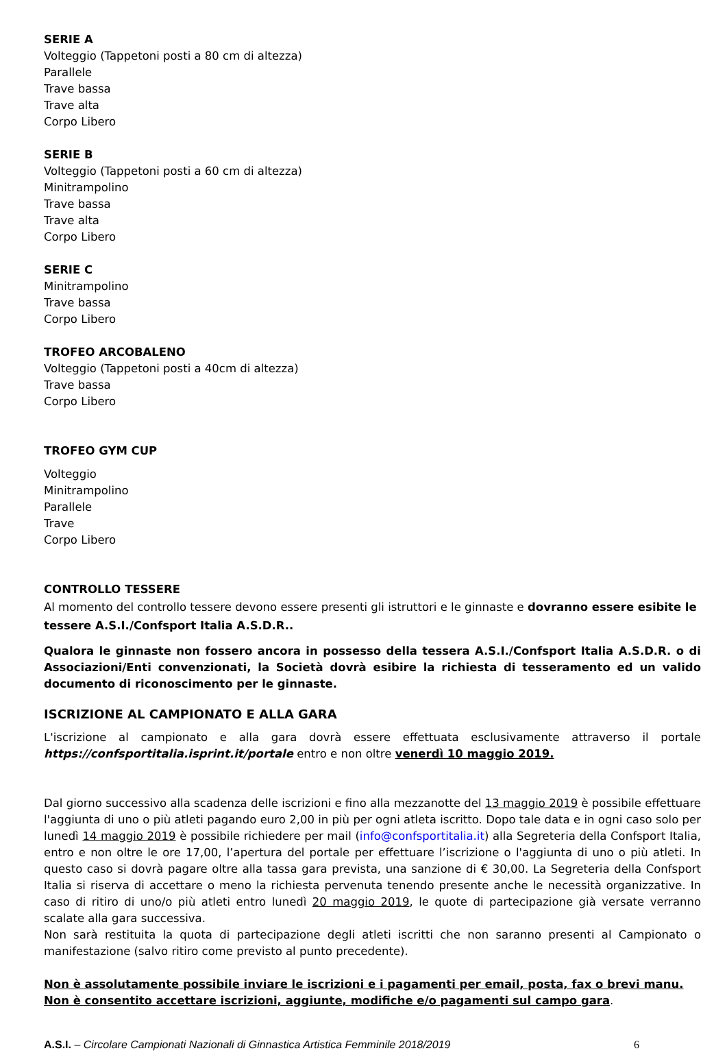SERIE A
Volteggio (Tappetoni posti a 80 cm di altezza)
Parallele
Trave bassa
Trave alta
Corpo Libero
SERIE B
Volteggio (Tappetoni posti a 60 cm di altezza)
Minitrampolino
Trave bassa
Trave alta
Corpo Libero
SERIE C
Minitrampolino
Trave bassa
Corpo Libero
TROFEO ARCOBALENO
Volteggio (Tappetoni posti a 40cm di altezza)
Trave bassa
Corpo Libero
TROFEO GYM CUP
Volteggio
Minitrampolino
Parallele
Trave
Corpo Libero
CONTROLLO TESSERE
Al momento del controllo tessere devono essere presenti gli istruttori e le ginnaste e dovranno essere esibite le tessere A.S.I./Confsport Italia A.S.D.R..
Qualora le ginnaste non fossero ancora in possesso della tessera A.S.I./Confsport Italia A.S.D.R. o di Associazioni/Enti convenzionati, la Società dovrà esibire la richiesta di tesseramento ed un valido documento di riconoscimento per le ginnaste.
ISCRIZIONE AL CAMPIONATO E ALLA GARA
L'iscrizione al campionato e alla gara dovrà essere effettuata esclusivamente attraverso il portale https://confsportitalia.isprint.it/portale entro e non oltre venerdì 10 maggio 2019.
Dal giorno successivo alla scadenza delle iscrizioni e fino alla mezzanotte del 13 maggio 2019 è possibile effettuare l'aggiunta di uno o più atleti pagando euro 2,00 in più per ogni atleta iscritto. Dopo tale data e in ogni caso solo per lunedì 14 maggio 2019 è possibile richiedere per mail (info@confsportitalia.it) alla Segreteria della Confsport Italia, entro e non oltre le ore 17,00, l’apertura del portale per effettuare l’iscrizione o l'aggiunta di uno o più atleti. In questo caso si dovrà pagare oltre alla tassa gara prevista, una sanzione di € 30,00. La Segreteria della Confsport Italia si riserva di accettare o meno la richiesta pervenuta tenendo presente anche le necessità organizzative. In caso di ritiro di uno/o più atleti entro lunedì 20 maggio 2019, le quote di partecipazione già versate verranno scalate alla gara successiva.
Non sarà restituita la quota di partecipazione degli atleti iscritti che non saranno presenti al Campionato o manifestazione (salvo ritiro come previsto al punto precedente).
Non è assolutamente possibile inviare le iscrizioni e i pagamenti per email, posta, fax o brevi manu. Non è consentito accettare iscrizioni, aggiunte, modifiche e/o pagamenti sul campo gara.
A.S.I. – Circolare Campionati Nazionali di Ginnastica Artistica Femminile 2018/2019 6